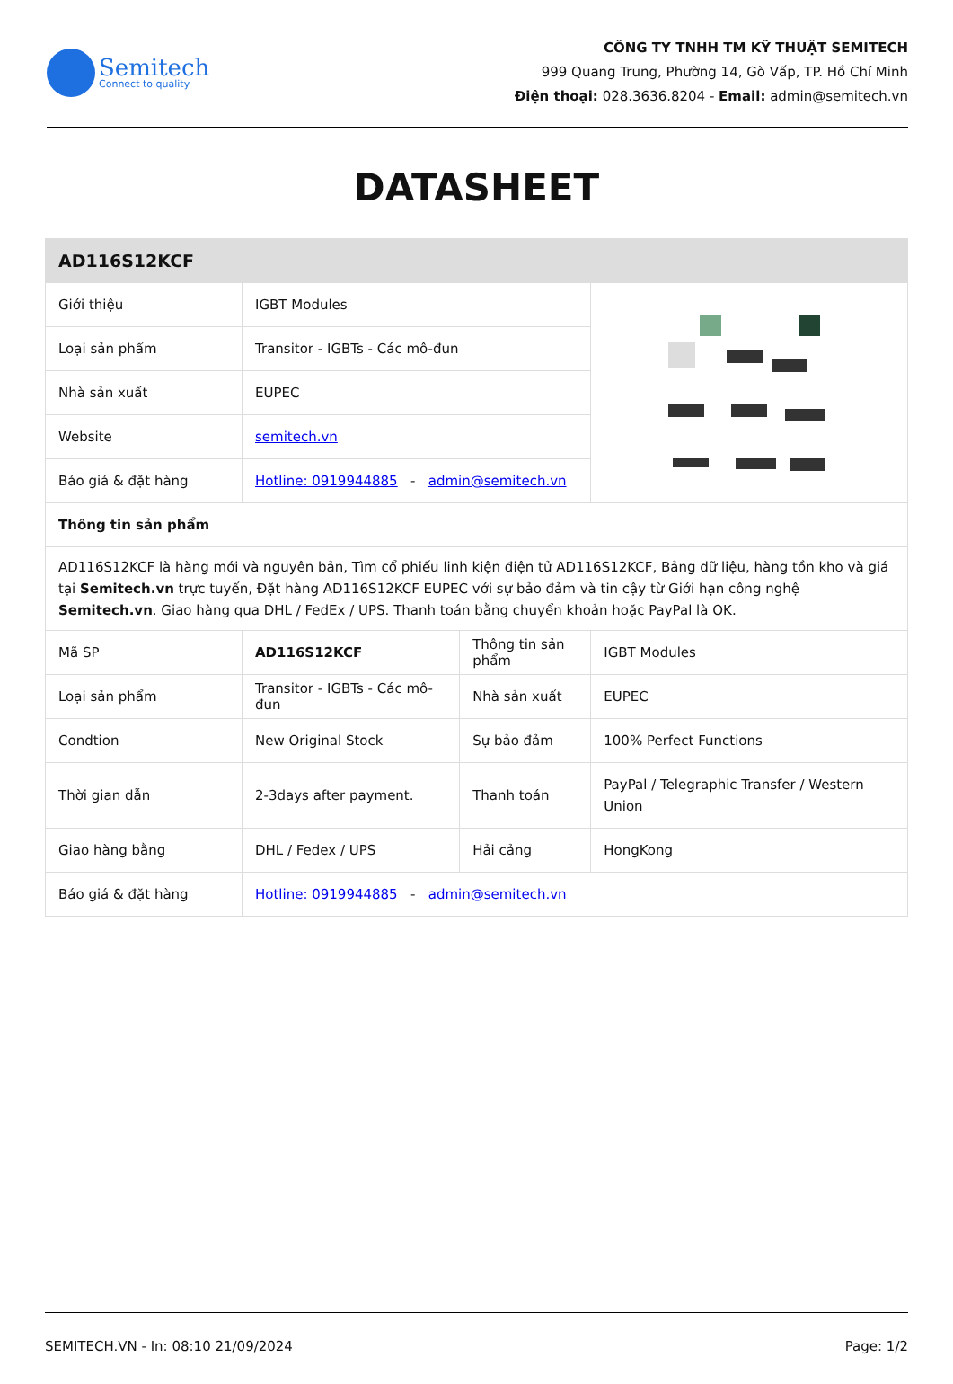Semitech
Connect to quality
CÔNG TY TNHH TM KỸ THUẬT SEMITECH
999 Quang Trung, Phường 14, Gò Vấp, TP. Hồ Chí Minh
Điện thoại: 028.3636.8204 - Email: admin@semitech.vn
DATASHEET
| AD116S12KCF | | | |
| --- | --- | --- | --- |
| Giới thiệu | IGBT Modules | | |
| Loại sản phẩm | Transitor - IGBTs - Các mô-đun | | |
| Nhà sản xuất | EUPEC | | |
| Website | semitech.vn | | |
| Báo giá & đặt hàng | Hotline: 0919944885 - admin@semitech.vn | | |
| Thông tin sản phẩm | | | |
| AD116S12KCF là hàng mới và nguyên bản, Tìm cổ phiếu linh kiện điện tử AD116S12KCF, Bảng dữ liệu, hàng tồn kho và giá tại Semitech.vn trực tuyến, Đặt hàng AD116S12KCF EUPEC với sự bảo đảm và tin cậy từ Giới hạn công nghệ Semitech.vn . Giao hàng qua DHL / FedEx / UPS. Thanh toán bằng chuyển khoản hoặc PayPal là OK. | | | |
| Mã SP | AD116S12KCF | Thông tin sản phẩm | IGBT Modules |
| Loại sản phẩm | Transitor - IGBTs - Các mô-đun | Nhà sản xuất | EUPEC |
| Condtion | New Original Stock | Sự bảo đảm | 100% Perfect Functions |
| Thời gian dẫn | 2-3days after payment. | Thanh toán | PayPal / Telegraphic Transfer / Western Union |
| Giao hàng bằng | DHL / Fedex / UPS | Hải cảng | HongKong |
| Báo giá & đặt hàng | Hotline: 0919944885 - admin@semitech.vn | | |
SEMITECH.VN - In: 08:10 21/09/2024 Page: 1/2